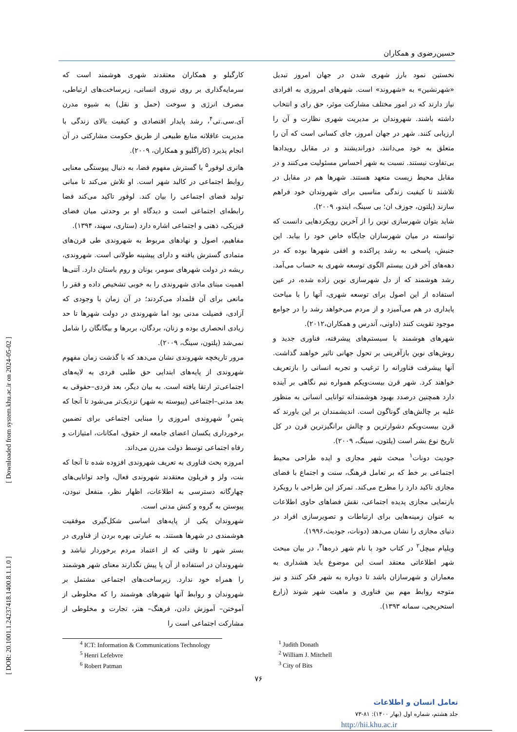حسین‌رضوی و همکاران
نخستین نمود بارز شهری شدن در جهان امروز تبدیل «شهرنشین» به «شهروند» است. شهرهای امروزی به افرادی نیاز دارند که در امور مختلف مشارکت موثر، حق رای و انتخاب داشته باشند. شهروندان بر مدیریت شهری نظارت و آن را ارزیابی کنند. شهر در جهان امروز، جای کسانی است که آن را متعلق به خود می‌دانند، دوراندیشند و در مقابل رویدادها بی‌تفاوت نیستند. نسبت به شهر احساس مسئولیت می‌کنند و در مقابل محیط زیست متعهد هستند. شهرها هم در مقابل در تلاشند تا کیفیت زندگی مناسبی برای شهروندان خود فراهم سازند (پلتون، جوزف ان؛ بی سینگ، ایندو، ۲۰۰۹).
شاید بتوان شهرسازی نوین را از آخرین رویکردهایی دانست که توانسته در میان شهرسازان جایگاه خاص خود را بیابد. این جنبش، پاسخی به رشد پراکنده و افقی شهرها بوده که در دهه‌های آخر قرن بیستم الگوی توسعه شهری به حساب می‌آمد. رشد هوشمند که از دل شهرسازی نوین زاده شده، در عین استفاده از این اصول برای توسعه شهری، آنها را با مباحث پایداری در هم می‌آمیزد و از مردم می‌خواهد رشد را در جوامع موجود تقویت کنند (داونی، آندرس و همکاران،۲۰۱۲).
شهرهای هوشمند با سیستم‌های پیشرفته، فناوری جدید و روش‌های نوین بازآفرینی بر تحول جهانی تاثیر خواهند گذاشت. آنها پیشرفت فناورانه را ترغیب و تجربه انسانی را بازتعریف خواهند کرد. شهر قرن بیست‌ویکم همواره نیم نگاهی بر آینده دارد همچنین درصدد بهبود هوشمندانه توانایی انسانی به منظور غلبه بر چالش‌های گوناگون است. اندیشمندان بر این باورند که قرن بیست‌ویکم دشوارترین و چالش برانگیزترین قرن در کل تاریخ نوع بشر است (پلتون، سینگ، ۲۰۰۹).
جودیث دونات<sup>۱</sup> مبحث شهر مجازی و ایده طراحی محیط اجتماعی بر خط که بر تعامل فرهنگ، سنت و اجتماع با فضای مجازی تاکید دارد را مطرح می‌کند. تمرکز این طراحی با رویکرد بازنمایی مجازی پدیده اجتماعی، نقش فضاهای حاوی اطلاعات به عنوان زمینه‌هایی برای ارتباطات و تصویرسازی افراد در دنیای مجازی را نشان می‌دهد (دونات، جودیث،۱۹۹۶).
ویلیام میچل<sup>۲</sup> در کتاب خود با نام شهر ذره‌ها<sup>۳</sup>، در بیان مبحث شهر اطلاعاتی معتقد است این موضوع باید هشداری به معماران و شهرسازان باشد تا دوباره به شهر فکر کنند و نیز متوجه روابط مهم بین فناوری و ماهیت شهر شوند (زارع استحریجی، سمانه ۱۳۹۳).
کارگیلو و همکاران معتقدند شهری هوشمند است که سرمایه‌گذاری بر روی نیروی انسانی، زیرساخت‌های ارتباطی، مصرف انرژی و سوخت (حمل و نقل) به شیوه مدرن آی.سی.تی<sup>۴</sup>، رشد پایدار اقتصادی و کیفیت بالای زندگی با مدیریت عاقلانه منابع طبیعی از طریق حکومت مشارکتی در آن انجام پذیرد (کاراگلیو و همکاران، ۲۰۰۹).
هانری لوفور<sup>۵</sup> با گسترش مفهوم فضا، به دنبال پیوستگی معنایی روابط اجتماعی در کالبد شهر است. او تلاش می‌کند تا مبانی تولید فضای اجتماعی را بیان کند. لوفور تاکید می‌کند فضا رابطه‌ای اجتماعی است و دیدگاه او بر وحدتی میان فضای فیزیکی، ذهنی و اجتماعی اشاره دارد (ستاری، سهند، ۱۳۹۴).
مفاهیم، اصول و نهادهای مربوط به شهروندی طی قرن‌های متمادی گسترش یافته و دارای پیشینه طولانی است. شهروندی، ریشه در دولت شهرهای سومر، یونان و روم باستان دارد. آتنی‌ها اهمیت مبنای مادی شهروندی را به خوبی تشخیص داده و فقر را مانعی برای آن قلمداد می‌کردند؛ در آن زمان با وجودی که آزادی، فضیلت مدنی بود اما شهروندی در دولت شهرها تا حد زیادی انحصاری بوده و زنان، بردگان، بربرها و بیگانگان را شامل نمی‌شد (پلتون، سینگ، ۲۰۰۹).
مرور تاریخچه شهروندی نشان می‌دهد که با گذشت زمان مفهوم شهروندی از پایه‌های ابتدایی حق طلبی فردی به لایه‌های اجتماعی‌تر ارتقا یافته است. به بیان دیگر، بعد فردی–حقوقی به بعد مدنی–اجتماعی (پیوسته به شهر) نزدیک‌تر می‌شود تا آنجا که پتمن<sup>۶</sup> شهروندی امروزی را مبنایی اجتماعی برای تضمین برخورداری یکسان اعضای جامعه از حقوق، امکانات، امتیازات و رفاه اجتماعی توسط دولت مدرن می‌داند.
امروزه بحث فناوری به تعریف شهروندی افزوده شده تا آنجا که بنت، ولز و فریلون معتقدند شهروندی فعال، واجد توانایی‌های چهارگانه دسترسی به اطلاعات، اظهار نظر، منفعل نبودن، پیوستن به گروه و کنش مدنی است.
شهروندان یکی از پایه‌های اساسی شکل‌گیری موفقیت هوشمندی در شهرها هستند. به عبارتی بهره بردن از فناوری در بستر شهر تا وقتی که از اعتماد مردم برخوردار نباشد و شهروندان در استفاده از آن پا پیش نگذارند معنای شهر هوشمند را همراه خود ندارد. زیرساخت‌های اجتماعی مشتمل بر شهروندان و روابط آنها شهرهای هوشمند را که مخلوطی از آموختن– آموزش دادن، فرهنگ– هنر، تجارت و مخلوطی از مشارکت اجتماعی است را
<sup>4</sup> ICT: Information & Communications Technology
<sup>5</sup> Henri Lefebvre
<sup>6</sup> Robert Patman
<sup>1</sup> Judith Donath
<sup>2</sup> William J. Mitchell
<sup>3</sup> City of Bits
۷۶
تعامل انسان و اطلاعات
جلد هشتم، شماره اول (بهار ۱۴۰۰): ۸۱-۷۳
http://hii.khu.ac.ir
[ Downloaded from system.khu.ac.ir on 2024-05-02 ]
[ DOR: 20.1001.1.24237418.1400.8.1.1.0 ]